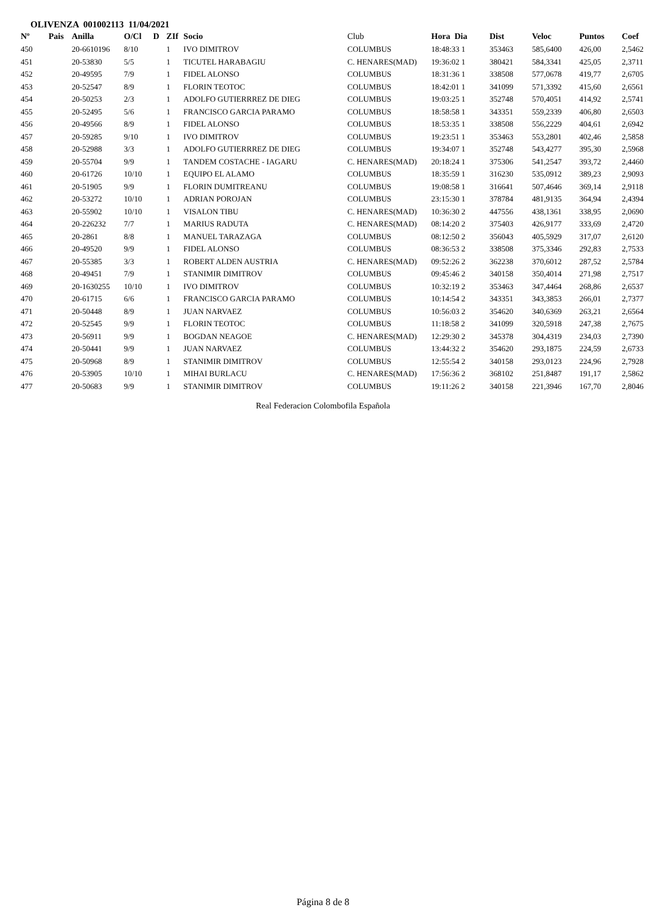OLIVENZA 001002113 11/04/2021
| Nº | Pais | Anilla | O/Cl | D | ZIf | Socio | Club | Hora Dia | Dist | Veloc | Puntos | Coef |
| --- | --- | --- | --- | --- | --- | --- | --- | --- | --- | --- | --- | --- |
| 450 | | 20-6610196 | 8/10 | | 1 | IVO DIMITROV | COLUMBUS | 18:48:33 1 | 353463 | 585,6400 | 426,00 | 2,5462 |
| 451 | | 20-53830 | 5/5 | | 1 | TICUTEL HARABAGIU | C. HENARES(MAD) | 19:36:02 1 | 380421 | 584,3341 | 425,05 | 2,3711 |
| 452 | | 20-49595 | 7/9 | | 1 | FIDEL ALONSO | COLUMBUS | 18:31:36 1 | 338508 | 577,0678 | 419,77 | 2,6705 |
| 453 | | 20-52547 | 8/9 | | 1 | FLORIN TEOTOC | COLUMBUS | 18:42:01 1 | 341099 | 571,3392 | 415,60 | 2,6561 |
| 454 | | 20-50253 | 2/3 | | 1 | ADOLFO GUTIERRREZ DE DIEG | COLUMBUS | 19:03:25 1 | 352748 | 570,4051 | 414,92 | 2,5741 |
| 455 | | 20-52495 | 5/6 | | 1 | FRANCISCO GARCIA PARAMO | COLUMBUS | 18:58:58 1 | 343351 | 559,2339 | 406,80 | 2,6503 |
| 456 | | 20-49566 | 8/9 | | 1 | FIDEL ALONSO | COLUMBUS | 18:53:35 1 | 338508 | 556,2229 | 404,61 | 2,6942 |
| 457 | | 20-59285 | 9/10 | | 1 | IVO DIMITROV | COLUMBUS | 19:23:51 1 | 353463 | 553,2801 | 402,46 | 2,5858 |
| 458 | | 20-52988 | 3/3 | | 1 | ADOLFO GUTIERRREZ DE DIEG | COLUMBUS | 19:34:07 1 | 352748 | 543,4277 | 395,30 | 2,5968 |
| 459 | | 20-55704 | 9/9 | | 1 | TANDEM COSTACHE - IAGARU | C. HENARES(MAD) | 20:18:24 1 | 375306 | 541,2547 | 393,72 | 2,4460 |
| 460 | | 20-61726 | 10/10 | | 1 | EQUIPO EL ALAMO | COLUMBUS | 18:35:59 1 | 316230 | 535,0912 | 389,23 | 2,9093 |
| 461 | | 20-51905 | 9/9 | | 1 | FLORIN DUMITREANU | COLUMBUS | 19:08:58 1 | 316641 | 507,4646 | 369,14 | 2,9118 |
| 462 | | 20-53272 | 10/10 | | 1 | ADRIAN POROJAN | COLUMBUS | 23:15:30 1 | 378784 | 481,9135 | 364,94 | 2,4394 |
| 463 | | 20-55902 | 10/10 | | 1 | VISALON TIBU | C. HENARES(MAD) | 10:36:30 2 | 447556 | 438,1361 | 338,95 | 2,0690 |
| 464 | | 20-226232 | 7/7 | | 1 | MARIUS RADUTA | C. HENARES(MAD) | 08:14:20 2 | 375403 | 426,9177 | 333,69 | 2,4720 |
| 465 | | 20-2861 | 8/8 | | 1 | MANUEL TARAZAGA | COLUMBUS | 08:12:50 2 | 356043 | 405,5929 | 317,07 | 2,6120 |
| 466 | | 20-49520 | 9/9 | | 1 | FIDEL ALONSO | COLUMBUS | 08:36:53 2 | 338508 | 375,3346 | 292,83 | 2,7533 |
| 467 | | 20-55385 | 3/3 | | 1 | ROBERT ALDEN AUSTRIA | C. HENARES(MAD) | 09:52:26 2 | 362238 | 370,6012 | 287,52 | 2,5784 |
| 468 | | 20-49451 | 7/9 | | 1 | STANIMIR DIMITROV | COLUMBUS | 09:45:46 2 | 340158 | 350,4014 | 271,98 | 2,7517 |
| 469 | | 20-1630255 | 10/10 | | 1 | IVO DIMITROV | COLUMBUS | 10:32:19 2 | 353463 | 347,4464 | 268,86 | 2,6537 |
| 470 | | 20-61715 | 6/6 | | 1 | FRANCISCO GARCIA PARAMO | COLUMBUS | 10:14:54 2 | 343351 | 343,3853 | 266,01 | 2,7377 |
| 471 | | 20-50448 | 8/9 | | 1 | JUAN NARVAEZ | COLUMBUS | 10:56:03 2 | 354620 | 340,6369 | 263,21 | 2,6564 |
| 472 | | 20-52545 | 9/9 | | 1 | FLORIN TEOTOC | COLUMBUS | 11:18:58 2 | 341099 | 320,5918 | 247,38 | 2,7675 |
| 473 | | 20-56911 | 9/9 | | 1 | BOGDAN NEAGOE | C. HENARES(MAD) | 12:29:30 2 | 345378 | 304,4319 | 234,03 | 2,7390 |
| 474 | | 20-50441 | 9/9 | | 1 | JUAN NARVAEZ | COLUMBUS | 13:44:32 2 | 354620 | 293,1875 | 224,59 | 2,6733 |
| 475 | | 20-50968 | 8/9 | | 1 | STANIMIR DIMITROV | COLUMBUS | 12:55:54 2 | 340158 | 293,0123 | 224,96 | 2,7928 |
| 476 | | 20-53905 | 10/10 | | 1 | MIHAI BURLACU | C. HENARES(MAD) | 17:56:36 2 | 368102 | 251,8487 | 191,17 | 2,5862 |
| 477 | | 20-50683 | 9/9 | | 1 | STANIMIR DIMITROV | COLUMBUS | 19:11:26 2 | 340158 | 221,3946 | 167,70 | 2,8046 |
Real Federacion Colombofila Española
Página 8 de 8